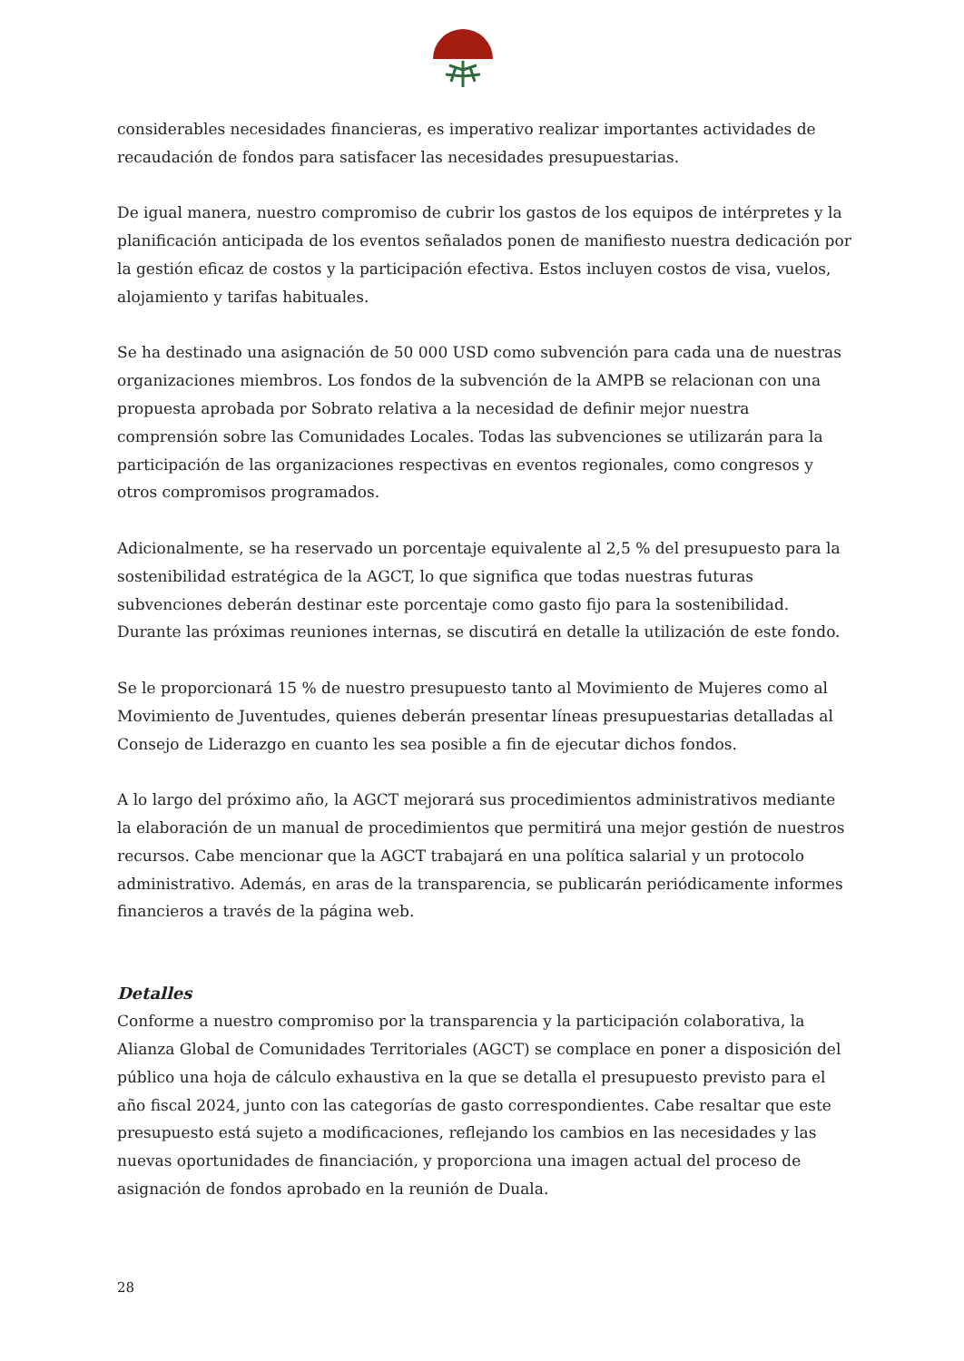considerables necesidades financieras, es imperativo realizar importantes actividades de recaudación de fondos para satisfacer las necesidades presupuestarias.
De igual manera, nuestro compromiso de cubrir los gastos de los equipos de intérpretes y la planificación anticipada de los eventos señalados ponen de manifiesto nuestra dedicación por la gestión eficaz de costos y la participación efectiva. Estos incluyen costos de visa, vuelos, alojamiento y tarifas habituales.
Se ha destinado una asignación de 50 000 USD como subvención para cada una de nuestras organizaciones miembros. Los fondos de la subvención de la AMPB se relacionan con una propuesta aprobada por Sobrato relativa a la necesidad de definir mejor nuestra comprensión sobre las Comunidades Locales. Todas las subvenciones se utilizarán para la participación de las organizaciones respectivas en eventos regionales, como congresos y otros compromisos programados.
Adicionalmente, se ha reservado un porcentaje equivalente al 2,5 % del presupuesto para la sostenibilidad estratégica de la AGCT, lo que significa que todas nuestras futuras subvenciones deberán destinar este porcentaje como gasto fijo para la sostenibilidad. Durante las próximas reuniones internas, se discutirá en detalle la utilización de este fondo.
Se le proporcionará 15 % de nuestro presupuesto tanto al Movimiento de Mujeres como al Movimiento de Juventudes, quienes deberán presentar líneas presupuestarias detalladas al Consejo de Liderazgo en cuanto les sea posible a fin de ejecutar dichos fondos.
A lo largo del próximo año, la AGCT mejorará sus procedimientos administrativos mediante la elaboración de un manual de procedimientos que permitirá una mejor gestión de nuestros recursos. Cabe mencionar que la AGCT trabajará en una política salarial y un protocolo administrativo. Además, en aras de la transparencia, se publicarán periódicamente informes financieros a través de la página web.
Detalles
Conforme a nuestro compromiso por la transparencia y la participación colaborativa, la Alianza Global de Comunidades Territoriales (AGCT) se complace en poner a disposición del público una hoja de cálculo exhaustiva en la que se detalla el presupuesto previsto para el año fiscal 2024, junto con las categorías de gasto correspondientes. Cabe resaltar que este presupuesto está sujeto a modificaciones, reflejando los cambios en las necesidades y las nuevas oportunidades de financiación, y proporciona una imagen actual del proceso de asignación de fondos aprobado en la reunión de Duala.
28